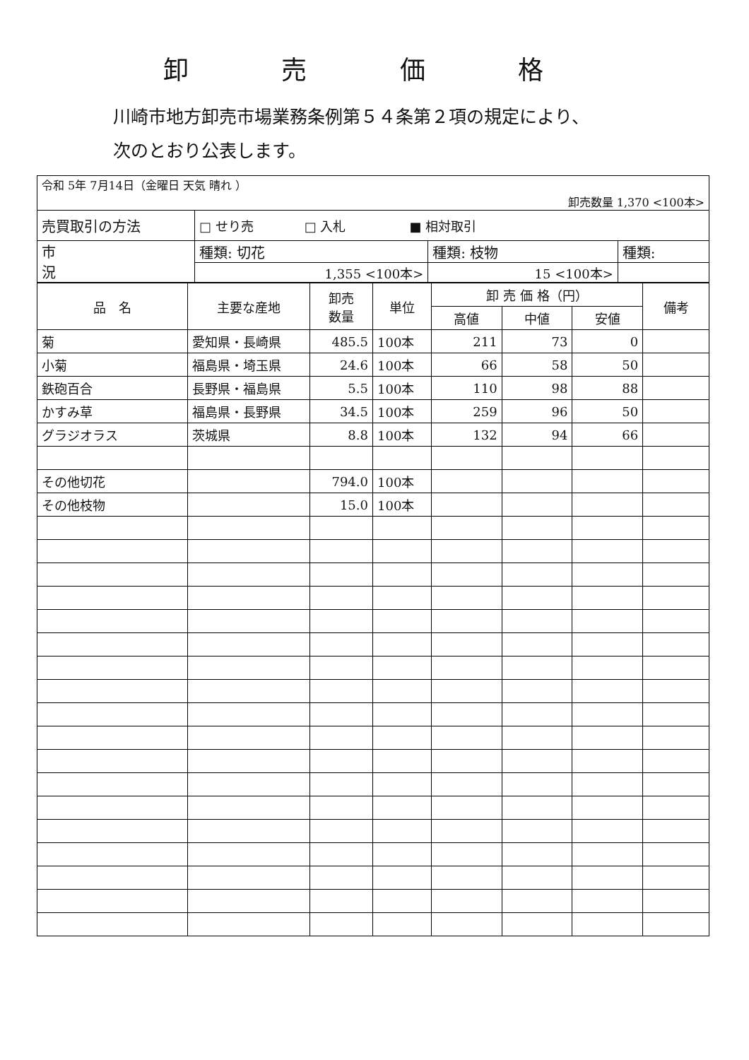卸 売 価 格
川崎市地方卸売市場業務条例第５４条第２項の規定により、
次のとおり公表します。
| 令和 5年 7月14日（金曜日 天気 晴れ ） 卸売数量 1,370 <100本> | | | |
| 売買取引の方法 | □ せり売 □ 入札 ■ 相対取引 | | |
| 市 況 | 種類: 切花 | 種類: 枝物 | 種類: |
| | 1,355 <100本> | 15 <100本> | |
| 品 名 | 主要な産地 | 卸売 数量 | 単位 | 卸 売 価 格（円） | | | 備考 |
| --- | --- | --- | --- | --- | --- | --- | --- |
| | | | | 高値 | 中値 | 安値 | |
| 菊 | 愛知県・長崎県 | 485.5 | 100本 | 211 | 73 | 0 | |
| 小菊 | 福島県・埼玉県 | 24.6 | 100本 | 66 | 58 | 50 | |
| 鉄砲百合 | 長野県・福島県 | 5.5 | 100本 | 110 | 98 | 88 | |
| かすみ草 | 福島県・長野県 | 34.5 | 100本 | 259 | 96 | 50 | |
| グラジオラス | 茨城県 | 8.8 | 100本 | 132 | 94 | 66 | |
| その他切花 | | 794.0 | 100本 | | | | |
| その他枝物 | | 15.0 | 100本 | | | | |